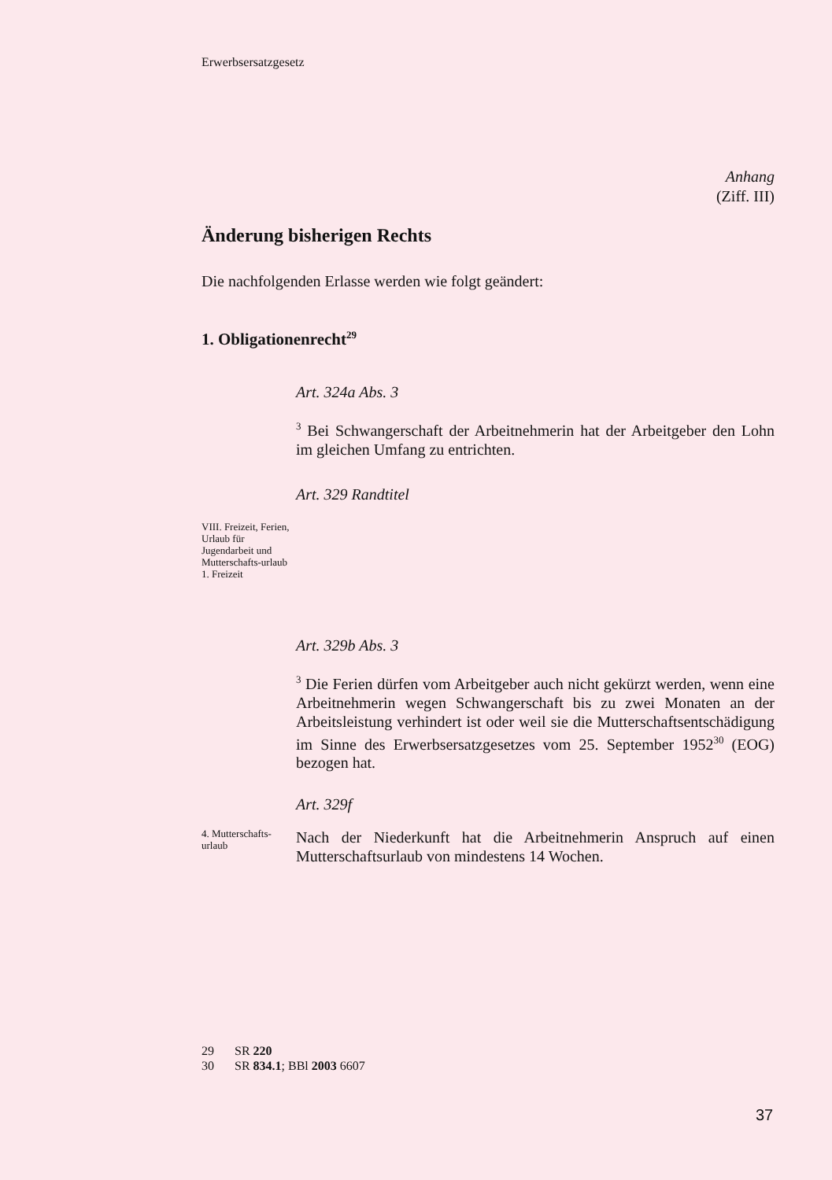Erwerbsersatzgesetz
Anhang
(Ziff. III)
Änderung bisherigen Rechts
Die nachfolgenden Erlasse werden wie folgt geändert:
1. Obligationenrecht<sup>29</sup>
Art. 324a Abs. 3
<sup>3</sup> Bei Schwangerschaft der Arbeitnehmerin hat der Arbeitgeber den Lohn im gleichen Umfang zu entrichten.
Art. 329 Randtitel
VIII. Freizeit, Ferien, Urlaub für Jugendarbeit und Mutterschafts-urlaub
1. Freizeit
Art. 329b Abs. 3
<sup>3</sup> Die Ferien dürfen vom Arbeitgeber auch nicht gekürzt werden, wenn eine Arbeitnehmerin wegen Schwangerschaft bis zu zwei Monaten an der Arbeitsleistung verhindert ist oder weil sie die Mutterschaftsent­schädigung im Sinne des Erwerbsersatzgesetzes vom 25. September 1952<sup>30</sup> (EOG) bezogen hat.
Art. 329f
4. Mutterschafts-urlaub
Nach der Niederkunft hat die Arbeitnehmerin Anspruch auf einen Mutterschaftsurlaub von mindestens 14 Wochen.
29 SR 220
30 SR 834.1; BBl 2003 6607
37